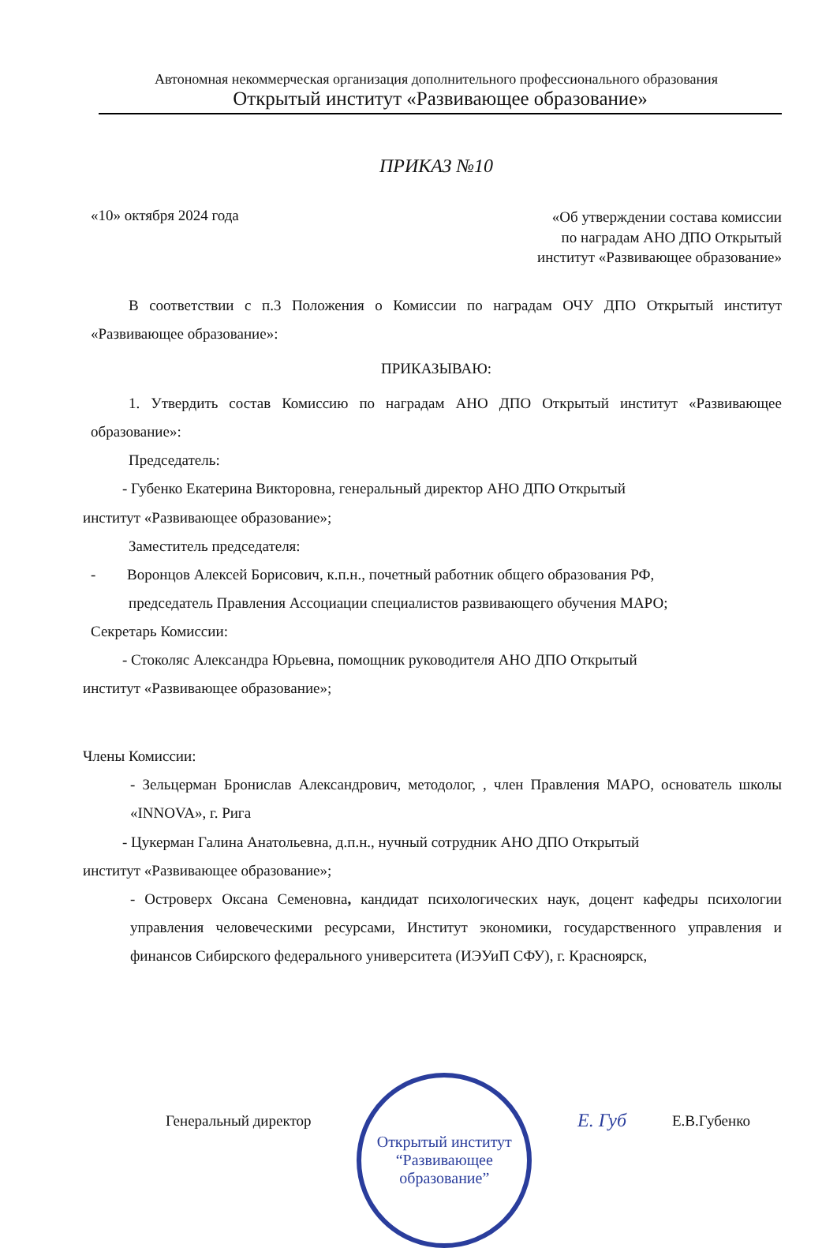Автономная некоммерческая организация дополнительного профессионального образования
Открытый институт «Развивающее образование»
ПРИКАЗ №10
«10» октября 2024 года
«Об утверждении состава комиссии
по наградам АНО ДПО Открытый
институт «Развивающее образование»
В соответствии с п.3 Положения о Комиссии по наградам ОЧУ ДПО Открытый институт «Развивающее образование»:
ПРИКАЗЫВАЮ:
1. Утвердить состав Комиссию по наградам АНО ДПО Открытый институт «Развивающее образование»:
Председатель:
- Губенко Екатерина Викторовна, генеральный директор АНО ДПО Открытый
институт «Развивающее образование»;
Заместитель председателя:
- Воронцов Алексей Борисович, к.п.н., почетный работник общего образования РФ,
председатель Правления Ассоциации специалистов развивающего обучения МАРО;
Секретарь Комиссии:
- Стоколяс Александра Юрьевна, помощник руководителя АНО ДПО Открытый
институт «Развивающее образование»;
Члены Комиссии:
- Зельцерман Бронислав Александрович, методолог, , член Правления МАРО, основатель школы «INNOVA», г. Рига
- Цукерман Галина Анатольевна, д.п.н., нучный сотрудник АНО ДПО Открытый
институт «Развивающее образование»;
- Островерх Оксана Семеновна, кандидат психологических наук, доцент кафедры психологии управления человеческими ресурсами, Институт экономики, государственного управления и финансов Сибирского федерального университета (ИЭУиП СФУ), г. Красноярск,
Генеральный директор
Открытый институт
“Развивающее
образование”
Е. Губ
Е.В.Губенко